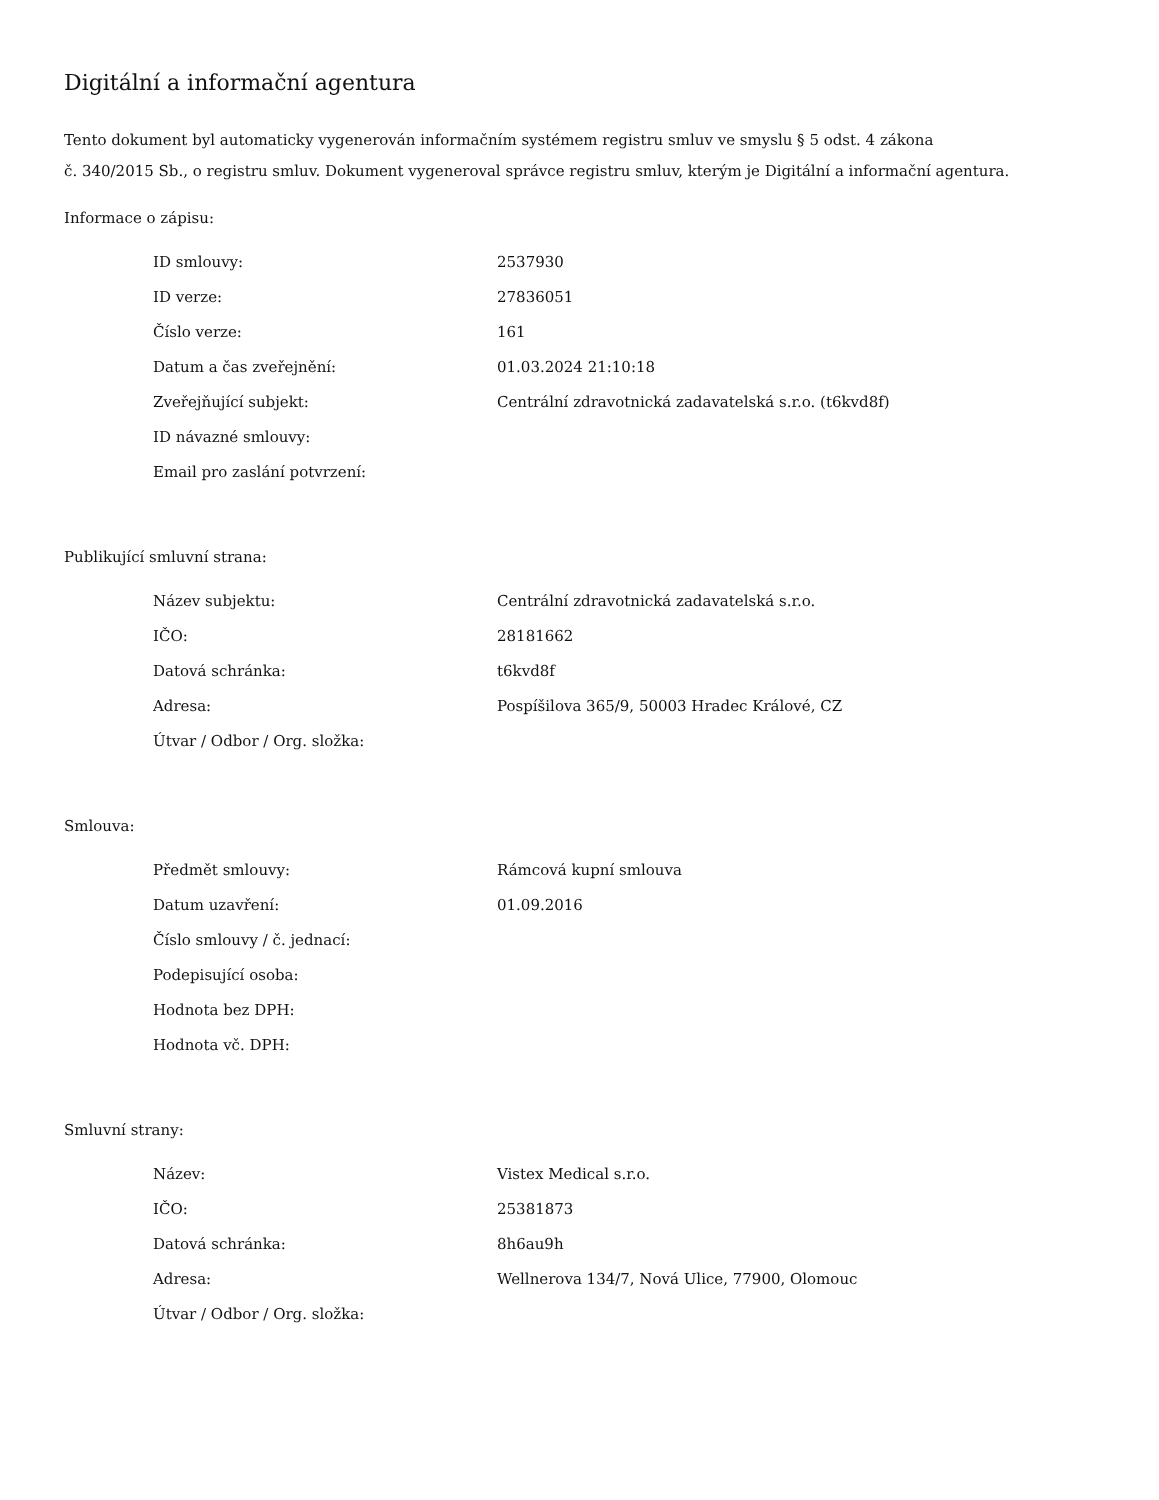Digitální a informační agentura
Tento dokument byl automaticky vygenerován informačním systémem registru smluv ve smyslu § 5 odst. 4 zákona
č. 340/2015 Sb., o registru smluv. Dokument vygeneroval správce registru smluv, kterým je Digitální a informační agentura.
Informace o zápisu:
| ID smlouvy: | 2537930 |
| ID verze: | 27836051 |
| Číslo verze: | 161 |
| Datum a čas zveřejnění: | 01.03.2024 21:10:18 |
| Zveřejňující subjekt: | Centrální zdravotnická zadavatelská s.r.o. (t6kvd8f) |
| ID návazné smlouvy: | |
| Email pro zaslání potvrzení: | |
Publikující smluvní strana:
| Název subjektu: | Centrální zdravotnická zadavatelská s.r.o. |
| IČO: | 28181662 |
| Datová schránka: | t6kvd8f |
| Adresa: | Pospíšilova 365/9, 50003 Hradec Králové, CZ |
| Útvar / Odbor / Org. složka: | |
Smlouva:
| Předmět smlouvy: | Rámcová kupní smlouva |
| Datum uzavření: | 01.09.2016 |
| Číslo smlouvy / č. jednací: | |
| Podepisující osoba: | |
| Hodnota bez DPH: | |
| Hodnota vč. DPH: | |
Smluvní strany:
| Název: | Vistex Medical s.r.o. |
| IČO: | 25381873 |
| Datová schránka: | 8h6au9h |
| Adresa: | Wellnerova 134/7, Nová Ulice, 77900, Olomouc |
| Útvar / Odbor / Org. složka: | |